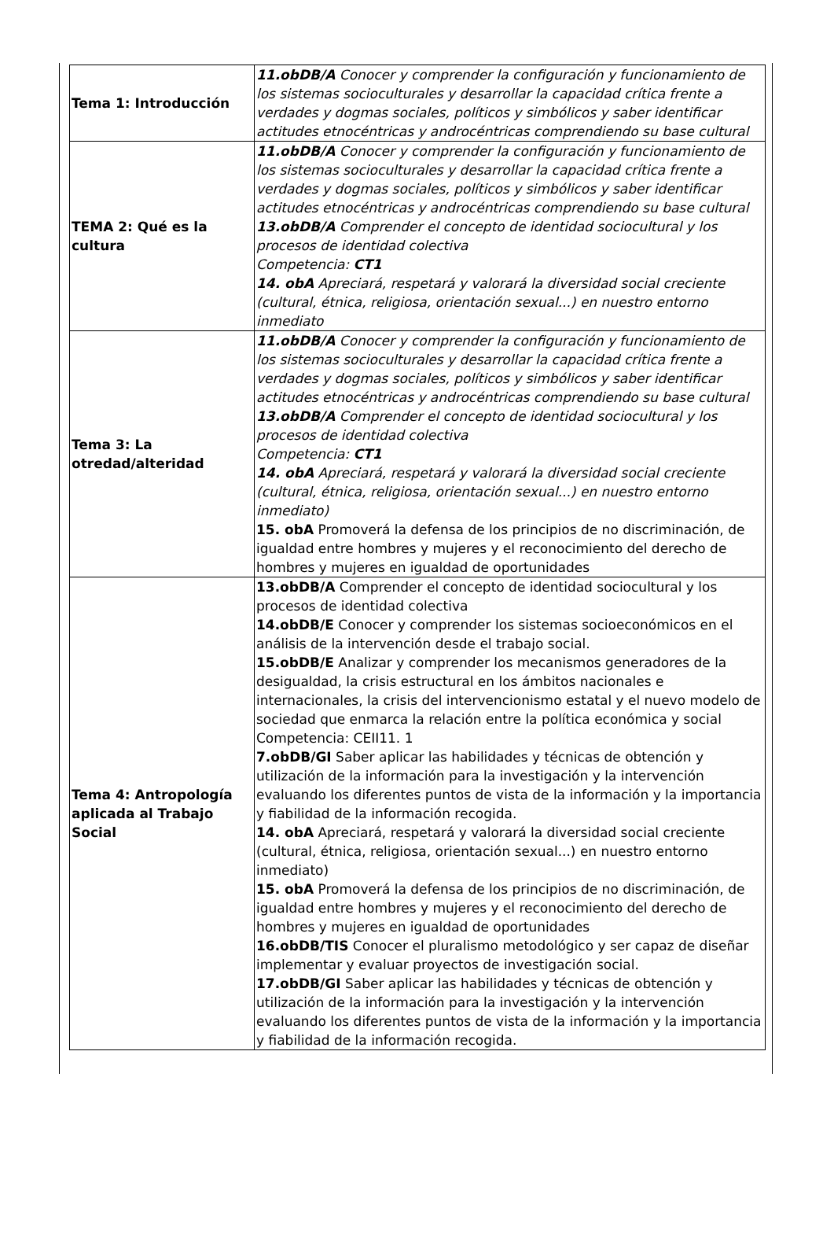| Tema 1: Introducción | 11.obDB/A Conocer y comprender la configuración y funcionamiento de los sistemas socioculturales y desarrollar la capacidad crítica frente a verdades y dogmas sociales, políticos y simbólicos y saber identificar actitudes etnocéntricas y androcéntricas comprendiendo su base cultural |
| TEMA 2: Qué es la cultura | 11.obDB/A Conocer y comprender la configuración y funcionamiento de los sistemas socioculturales y desarrollar la capacidad crítica frente a verdades y dogmas sociales, políticos y simbólicos y saber identificar actitudes etnocéntricas y androcéntricas comprendiendo su base cultural 13.obDB/A Comprender el concepto de identidad sociocultural y los procesos de identidad colectiva Competencia: CT1 14. obA Apreciará, respetará y valorará la diversidad social creciente (cultural, étnica, religiosa, orientación sexual...) en nuestro entorno inmediato |
| Tema 3: La otredad/alteridad | 11.obDB/A Conocer y comprender la configuración y funcionamiento de los sistemas socioculturales y desarrollar la capacidad crítica frente a verdades y dogmas sociales, políticos y simbólicos y saber identificar actitudes etnocéntricas y androcéntricas comprendiendo su base cultural 13.obDB/A Comprender el concepto de identidad sociocultural y los procesos de identidad colectiva Competencia: CT1 14. obA Apreciará, respetará y valorará la diversidad social creciente (cultural, étnica, religiosa, orientación sexual...) en nuestro entorno inmediato) 15. obA Promoverá la defensa de los principios de no discriminación, de igualdad entre hombres y mujeres y el reconocimiento del derecho de hombres y mujeres en igualdad de oportunidades |
| Tema 4: Antropología aplicada al Trabajo Social | 13.obDB/A Comprender el concepto de identidad sociocultural y los procesos de identidad colectiva 14.obDB/E Conocer y comprender los sistemas socioeconómicos en el análisis de la intervención desde el trabajo social. 15.obDB/E Analizar y comprender los mecanismos generadores de la desigualdad, la crisis estructural en los ámbitos nacionales e internacionales, la crisis del intervencionismo estatal y el nuevo modelo de sociedad que enmarca la relación entre la política económica y social Competencia: CEII11. 1 7.obDB/GI Saber aplicar las habilidades y técnicas de obtención y utilización de la información para la investigación y la intervención evaluando los diferentes puntos de vista de la información y la importancia y fiabilidad de la información recogida. 14. obA Apreciará, respetará y valorará la diversidad social creciente (cultural, étnica, religiosa, orientación sexual...) en nuestro entorno inmediato) 15. obA Promoverá la defensa de los principios de no discriminación, de igualdad entre hombres y mujeres y el reconocimiento del derecho de hombres y mujeres en igualdad de oportunidades 16.obDB/TIS Conocer el pluralismo metodológico y ser capaz de diseñar implementar y evaluar proyectos de investigación social. 17.obDB/GI Saber aplicar las habilidades y técnicas de obtención y utilización de la información para la investigación y la intervención evaluando los diferentes puntos de vista de la información y la importancia y fiabilidad de la información recogida. |